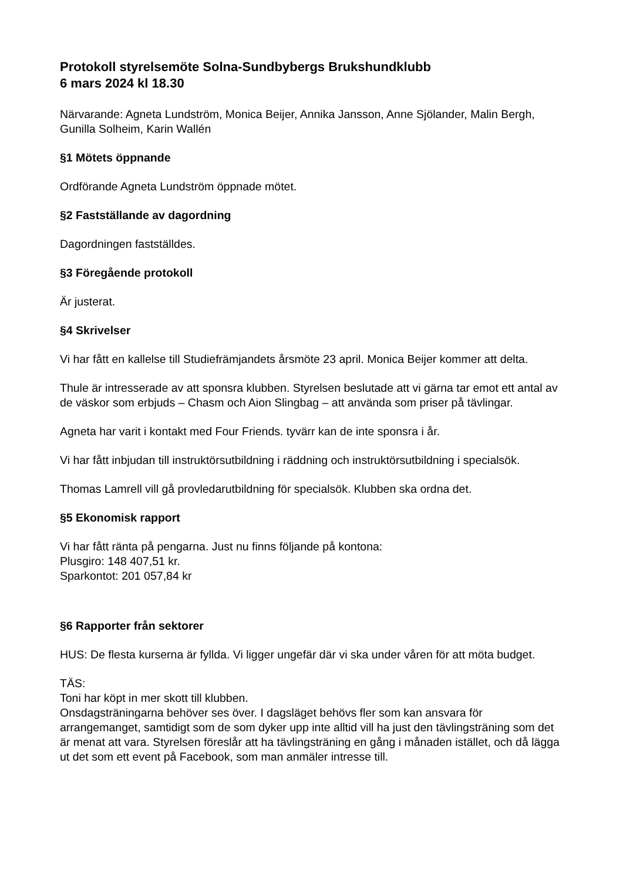Protokoll styrelsemöte Solna-Sundbybergs Brukshundklubb
6 mars 2024 kl 18.30
Närvarande: Agneta Lundström, Monica Beijer, Annika Jansson, Anne Sjölander, Malin Bergh, Gunilla Solheim, Karin Wallén
§1 Mötets öppnande
Ordförande Agneta Lundström öppnade mötet.
§2 Fastställande av dagordning
Dagordningen fastställdes.
§3 Föregående protokoll
Är justerat.
§4 Skrivelser
Vi har fått en kallelse till Studiefrämjandets årsmöte 23 april. Monica Beijer kommer att delta.
Thule är intresserade av att sponsra klubben. Styrelsen beslutade att vi gärna tar emot ett antal av de väskor som erbjuds – Chasm och Aion Slingbag – att använda som priser på tävlingar.
Agneta har varit i kontakt med Four Friends. tyvärr kan de inte sponsra i år.
Vi har fått inbjudan till instruktörsutbildning i räddning och instruktörsutbildning i specialsök.
Thomas Lamrell vill gå provledarutbildning för specialsök. Klubben ska ordna det.
§5 Ekonomisk rapport
Vi har fått ränta på pengarna. Just nu finns följande på kontona:
Plusgiro: 148 407,51 kr.
Sparkontot: 201 057,84 kr
§6 Rapporter från sektorer
HUS: De flesta kurserna är fyllda. Vi ligger ungefär där vi ska under våren för att möta budget.
TÄS:
Toni har köpt in mer skott till klubben.
Onsdagsträningarna behöver ses över. I dagsläget behövs fler som kan ansvara för arrangemanget, samtidigt som de som dyker upp inte alltid vill ha just den tävlingsträning som det är menat att vara. Styrelsen föreslår att ha tävlingsträning en gång i månaden istället, och då lägga ut det som ett event på Facebook, som man anmäler intresse till.